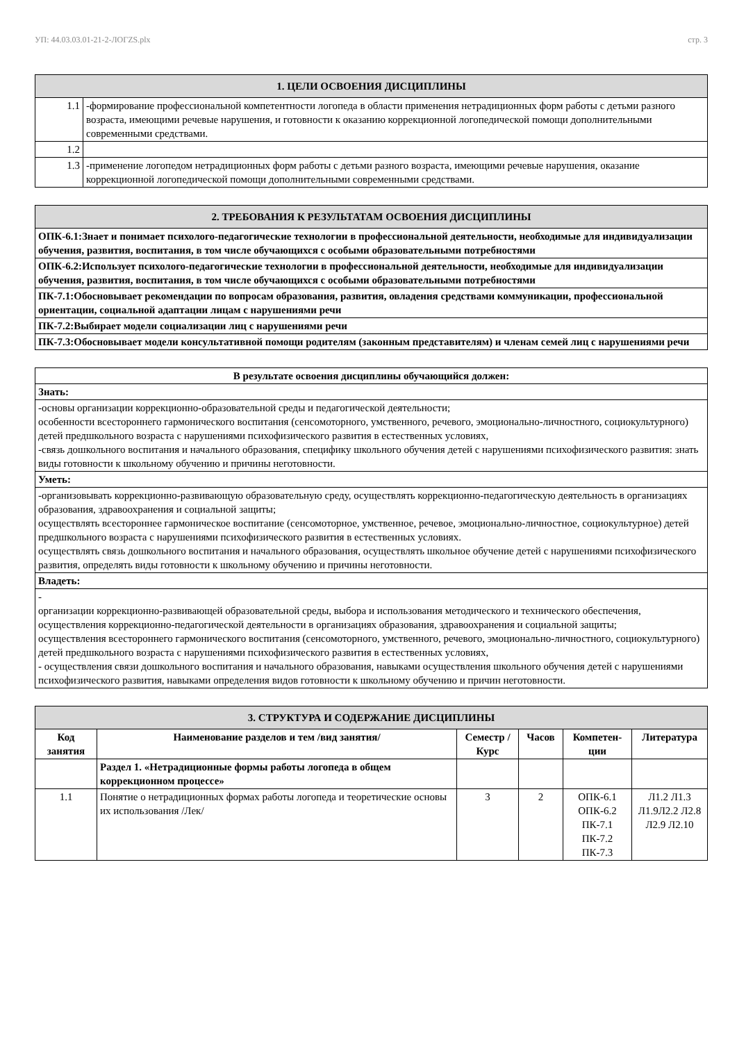УП: 44.03.03.01-21-2-ЛОГZS.plx стр. 3
| 1. ЦЕЛИ ОСВОЕНИЯ ДИСЦИПЛИНЫ | |
| 1.1 | -формирование профессиональной компетентности логопеда в области применения нетрадиционных форм работы с детьми разного возраста, имеющими речевые нарушения, и готовности к оказанию коррекционной логопедической помощи дополнительными современными средствами. |
| 1.2 | |
| 1.3 | -применение логопедом нетрадиционных форм работы с детьми разного возраста, имеющими речевые нарушения, оказание коррекционной логопедической помощи дополнительными современными средствами. |
| 2. ТРЕБОВАНИЯ К РЕЗУЛЬТАТАМ ОСВОЕНИЯ ДИСЦИПЛИНЫ |
| ОПК-6.1:Знает и понимает психолого-педагогические технологии в профессиональной деятельности, необходимые для индивидуализации обучения, развития, воспитания, в том числе обучающихся с особыми образовательными потребностями |
| ОПК-6.2:Использует психолого-педагогические технологии в профессиональной деятельности, необходимые для индивидуализации обучения, развития, воспитания, в том числе обучающихся с особыми образовательными потребностями |
| ПК-7.1:Обосновывает рекомендации по вопросам образования, развития, овладения средствами коммуникации, профессиональной ориентации, социальной адаптации лицам с нарушениями речи |
| ПК-7.2:Выбирает модели социализации лиц с нарушениями речи |
| ПК-7.3:Обосновывает модели консультативной помощи родителям (законным представителям) и членам семей лиц с нарушениями речи |
| В результате освоения дисциплины обучающийся должен: |
| Знать: |
| -основы организации коррекционно-образовательной среды и педагогической деятельности; особенности всестороннего гармонического воспитания (сенсомоторного, умственного, речевого, эмоционально-личностного, социокультурного) детей предшкольного возраста с нарушениями психофизического развития в естественных условиях, -связь дошкольного воспитания и начального образования, специфику школьного обучения детей с нарушениями психофизического развития: знать виды готовности к школьному обучению и причины неготовности. |
| Уметь: |
| -организовывать коррекционно-развивающую образовательную среду, осуществлять коррекционно-педагогическую деятельность в организациях образования, здравоохранения и социальной защиты; осуществлять всестороннее гармоническое воспитание (сенсомоторное, умственное, речевое, эмоционально-личностное, социокультурное) детей предшкольного возраста с нарушениями психофизического развития в естественных условиях. осуществлять связь дошкольного воспитания и начального образования, осуществлять школьное обучение детей с нарушениями психофизического развития, определять виды готовности к школьному обучению и причины неготовности. |
| Владеть: |
| - организации коррекционно-развивающей образовательной среды, выбора и использования методического и технического обеспечения, осуществления коррекционно-педагогической деятельности в организациях образования, здравоохранения и социальной защиты; осуществления всестороннего гармонического воспитания (сенсомоторного, умственного, речевого, эмоционально-личностного, социокультурного) детей предшкольного возраста с нарушениями психофизического развития в естественных условиях, - осуществления связи дошкольного воспитания и начального образования, навыками осуществления школьного обучения детей с нарушениями психофизического развития, навыками определения видов готовности к школьному обучению и причин неготовности. |
| 3. СТРУКТУРА И СОДЕРЖАНИЕ ДИСЦИПЛИНЫ | | | | | |
| Код занятия | Наименование разделов и тем /вид занятия/ | Семестр / Курс | Часов | Компетен-ции | Литература |
| | Раздел 1. «Нетрадиционные формы работы логопеда в общем коррекционном процессе» | | | | |
| 1.1 | Понятие о нетрадиционных формах работы логопеда и теоретические основы их использования /Лек/ | 3 | 2 | ОПК-6.1 ОПК-6.2 ПК-7.1 ПК-7.2 ПК-7.3 | Л1.2 Л1.3 Л1.9Л2.2 Л2.8 Л2.9 Л2.10 |